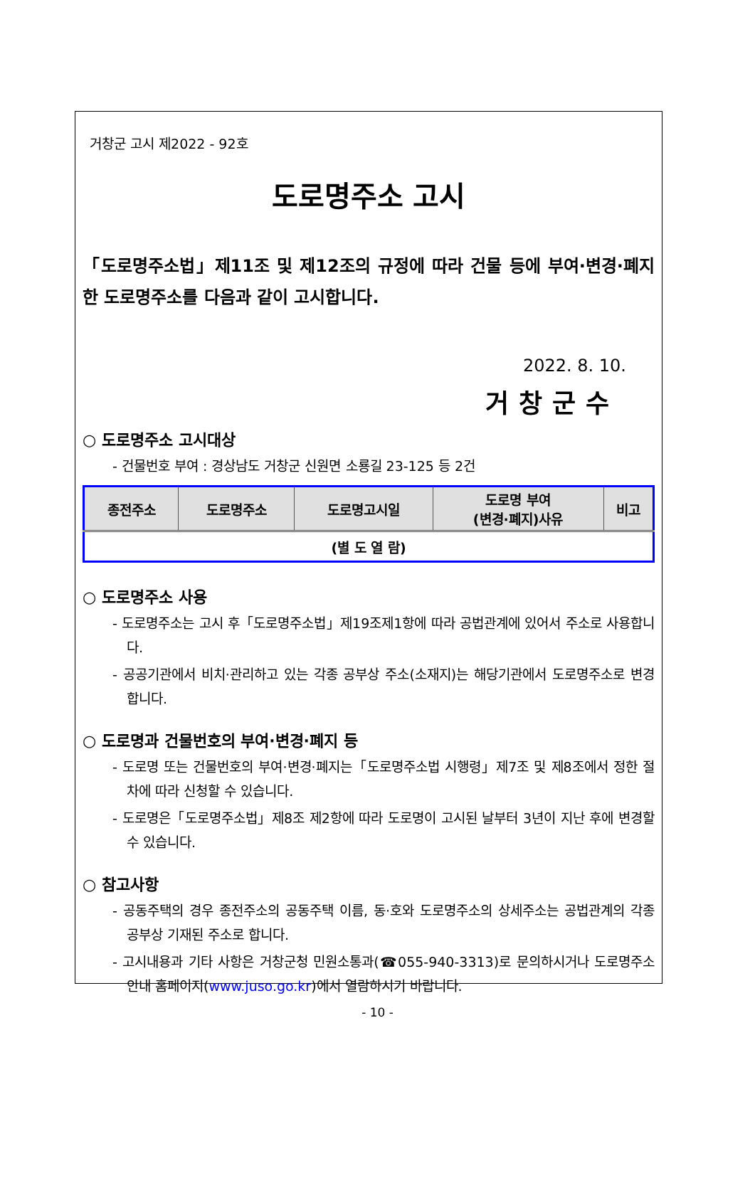거창군 고시 제2022 - 92호
도로명주소 고시
「도로명주소법」제11조 및 제12조의 규정에 따라 건물 등에 부여·변경·폐지한 도로명주소를 다음과 같이 고시합니다.
2022. 8. 10.
거창군수
○ 도로명주소 고시대상
- 건물번호 부여 : 경상남도 거창군 신원면 소룡길 23-125 등 2건
| 종전주소 | 도로명주소 | 도로명고시일 | 도로명 부여 (변경·폐지)사유 | 비고 |
| --- | --- | --- | --- | --- |
| (별 도 열 람) | | | | |
○ 도로명주소 사용
- 도로명주소는 고시 후「도로명주소법」제19조제1항에 따라 공법관계에 있어서 주소로 사용합니다.
- 공공기관에서 비치·관리하고 있는 각종 공부상 주소(소재지)는 해당기관에서 도로명주소로 변경합니다.
○ 도로명과 건물번호의 부여·변경·폐지 등
- 도로명 또는 건물번호의 부여·변경·폐지는「도로명주소법 시행령」제7조 및 제8조에서 정한 절차에 따라 신청할 수 있습니다.
- 도로명은「도로명주소법」제8조 제2항에 따라 도로명이 고시된 날부터 3년이 지난 후에 변경할 수 있습니다.
○ 참고사항
- 공동주택의 경우 종전주소의 공동주택 이름, 동·호와 도로명주소의 상세주소는 공법관계의 각종 공부상 기재된 주소로 합니다.
- 고시내용과 기타 사항은 거창군청 민원소통과(☎055-940-3313)로 문의하시거나 도로명주소 안내 홈페이지(www.juso.go.kr)에서 열람하시기 바랍니다.
- 10 -